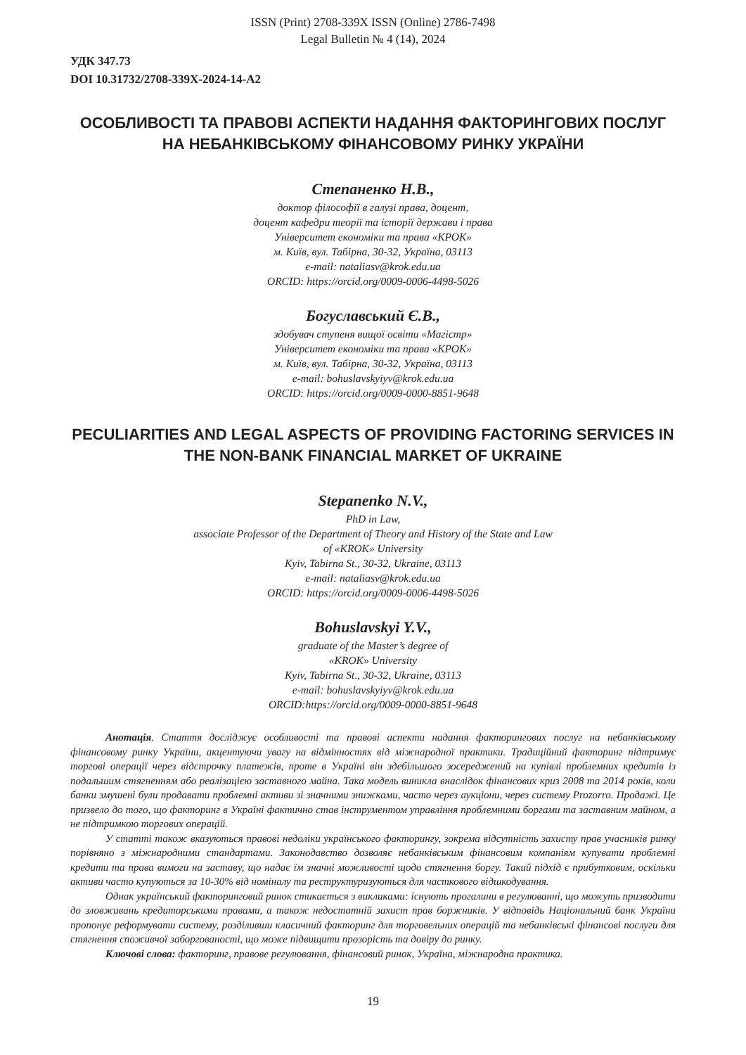ISSN (Print) 2708-339X ISSN (Online) 2786-7498
Legal Bulletin № 4 (14), 2024
УДК 347.73
DOI 10.31732/2708-339X-2024-14-A2
ОСОБЛИВОСТІ ТА ПРАВОВІ АСПЕКТИ НАДАННЯ ФАКТОРИНГОВИХ ПОСЛУГ НА НЕБАНКІВСЬКОМУ ФІНАНСОВОМУ РИНКУ УКРАЇНИ
Степаненко Н.В.,
доктор філософії в галузі права, доцент,
доцент кафедри теорії та історії держави і права
Університет економіки та права «КРОК»
м. Київ, вул. Табірна, 30-32, Україна, 03113
e-mail: nataliasv@krok.edu.ua
ORCID: https://orcid.org/0009-0006-4498-5026
Богуславський Є.В.,
здобувач ступеня вищої освіти «Магістр»
Університет економіки та права «КРОК»
м. Київ, вул. Табірна, 30-32, Україна, 03113
e-mail: bohuslavskyiyv@krok.edu.ua
ORCID: https://orcid.org/0009-0000-8851-9648
PECULIARITIES AND LEGAL ASPECTS OF PROVIDING FACTORING SERVICES IN THE NON-BANK FINANCIAL MARKET OF UKRAINE
Stepanenko N.V.,
PhD in Law,
associate Professor of the Department of Theory and History of the State and Law
of «KROK» University
Kyiv, Tabirna St., 30-32, Ukraine, 03113
e-mail: nataliasv@krok.edu.ua
ORCID: https://orcid.org/0009-0006-4498-5026
Bohuslavskyi Y.V.,
graduate of the Master’s degree of
«KROK» University
Kyiv, Tabirna St., 30-32, Ukraine, 03113
e-mail: bohuslavskyiyv@krok.edu.ua
ORCID:https://orcid.org/0009-0000-8851-9648
Анотація. Стаття досліджує особливості та правові аспекти надання факторингових послуг на небанківському фінансовому ринку України, акцентуючи увагу на відмінностях від міжнародної практики. Традиційний факторинг підтримує торгові операції через відстрочку платежів, проте в Україні він здебільшого зосереджений на купівлі проблемних кредитів із подальшим стягненням або реалізацією заставного майна. Така модель виникла внаслідок фінансових криз 2008 та 2014 років, коли банки змушені були продавати проблемні активи зі значними знижками, часто через аукціони, через систему Prozorro. Продажі. Це призвело до того, що факторинг в Україні фактично став інструментом управління проблемними боргами та заставним майном, а не підтримкою торгових операцій.
У статті також вказуються правові недоліки українського факторингу, зокрема відсутність захисту прав учасників ринку порівняно з міжнародними стандартами. Законодавство дозволяє небанківським фінансовим компаніям купувати проблемні кредити та права вимоги на заставу, що надає їм значні можливості щодо стягнення боргу. Такий підхід є прибутковим, оскільки активи часто купуються за 10-30% від номіналу та реструктуризуються для часткового відшкодування.
Однак український факторинговий ринок стикається з викликами: існують прогалини в регулюванні, що можуть призводити до зловживань кредиторськими правами, а також недостатній захист прав боржників. У відповідь Національний банк України пропонує реформувати систему, розділивши класичний факторинг для торговельних операцій та небанківські фінансові послуги для стягнення споживчої заборгованості, що може підвищити прозорість та довіру до ринку.
Ключові слова: факторинг, правове регулювання, фінансовий ринок, Україна, міжнародна практика.
19